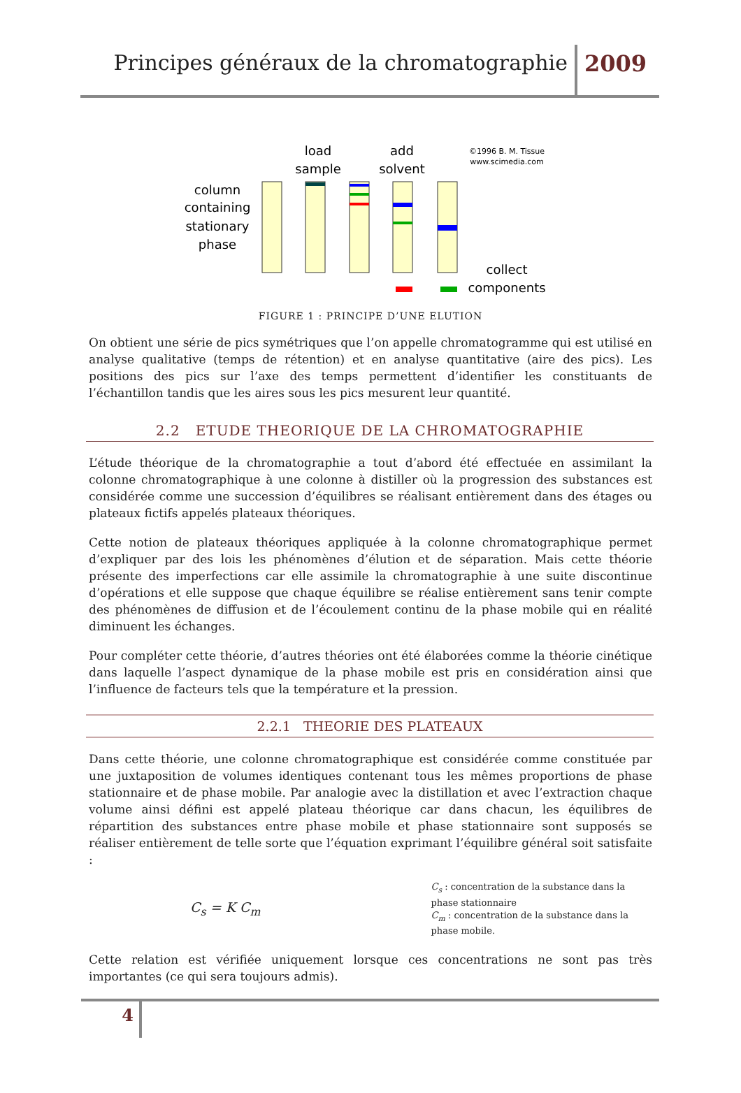Principes généraux de la chromatographie
2009
column
containing
stationary
phase
load
sample
add
solvent
©1996 B. M. Tissue
www.scimedia.com
collect
components
FIGURE 1 : PRINCIPE D’UNE ELUTION
On obtient une série de pics symétriques que l’on appelle chromatogramme qui est utilisé en analyse qualitative (temps de rétention) et en analyse quantitative (aire des pics). Les positions des pics sur l’axe des temps permettent d’identifier les constituants de l’échantillon tandis que les aires sous les pics mesurent leur quantité.
2.2 ETUDE THEORIQUE DE LA CHROMATOGRAPHIE
L’étude théorique de la chromatographie a tout d’abord été effectuée en assimilant la colonne chromatographique à une colonne à distiller où la progression des substances est considérée comme une succession d’équilibres se réalisant entièrement dans des étages ou plateaux fictifs appelés plateaux théoriques.
Cette notion de plateaux théoriques appliquée à la colonne chromatographique permet d’expliquer par des lois les phénomènes d’élution et de séparation. Mais cette théorie présente des imperfections car elle assimile la chromatographie à une suite discontinue d’opérations et elle suppose que chaque équilibre se réalise entièrement sans tenir compte des phénomènes de diffusion et de l’écoulement continu de la phase mobile qui en réalité diminuent les échanges.
Pour compléter cette théorie, d’autres théories ont été élaborées comme la théorie cinétique dans laquelle l’aspect dynamique de la phase mobile est pris en considération ainsi que l’influence de facteurs tels que la température et la pression.
2.2.1 THEORIE DES PLATEAUX
Dans cette théorie, une colonne chromatographique est considérée comme constituée par une juxtaposition de volumes identiques contenant tous les mêmes proportions de phase stationnaire et de phase mobile. Par analogie avec la distillation et avec l’extraction chaque volume ainsi défini est appelé plateau théorique car dans chacun, les équilibres de répartition des substances entre phase mobile et phase stationnaire sont supposés se réaliser entièrement de telle sorte que l’équation exprimant l’équilibre général soit satisfaite :
C<sub>s</sub> = K C<sub>m</sub>
C<sub>s</sub> : concentration de la substance dans la phase stationnaire
C<sub>m</sub> : concentration de la substance dans la phase mobile.
Cette relation est vérifiée uniquement lorsque ces concentrations ne sont pas très importantes (ce qui sera toujours admis).
4